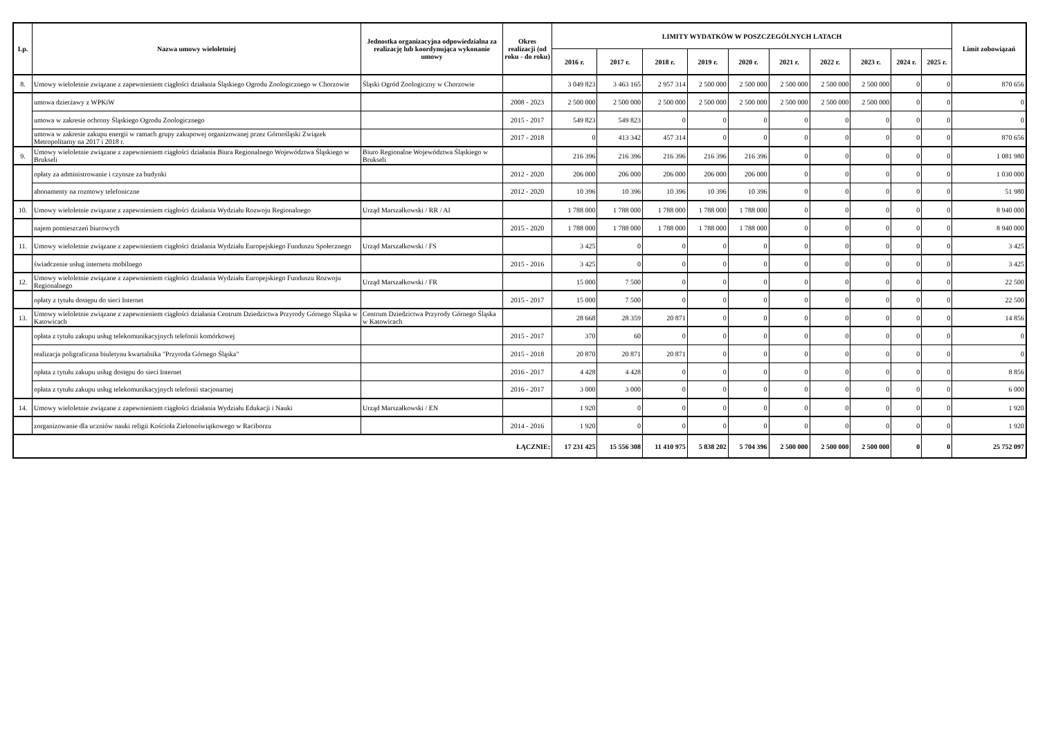| Lp. | Nazwa umowy wieloletniej | Jednostka organizacyjna odpowiedzialna za realizację lub koordynująca wykonanie umowy | Okres realizacji (od roku - do roku) | LIMITY WYDATKÓW W POSZCZEGÓLNYCH LATACH | | | | | | | | | | Limit zobowiązań |
| --- | --- | --- | --- | --- | --- | --- | --- | --- | --- | --- | --- | --- | --- | --- |
| | | | | 2016 r. | 2017 r. | 2018 r. | 2019 r. | 2020 r. | 2021 r. | 2022 r. | 2023 r. | 2024 r. | 2025 r. | |
| 8. | Umowy wieloletnie związane z zapewnieniem ciągłości działania Śląskiego Ogrodu Zoologicznego w Chorzowie | Śląski Ogród Zoologiczny w Chorzowie | | 3 049 823 | 3 463 165 | 2 957 314 | 2 500 000 | 2 500 000 | 2 500 000 | 2 500 000 | 2 500 000 | 0 | 0 | 870 656 |
| | umowa dzierżawy z WPKiW | | 2008 - 2023 | 2 500 000 | 2 500 000 | 2 500 000 | 2 500 000 | 2 500 000 | 2 500 000 | 2 500 000 | 2 500 000 | 0 | 0 | 0 |
| | umowa w zakresie ochrony Śląskiego Ogrodu Zoologicznego | | 2015 - 2017 | 549 823 | 549 823 | 0 | 0 | 0 | 0 | 0 | 0 | 0 | 0 | 0 |
| | umowa w zakresie zakupu energii w ramach grupy zakupowej organizowanej przez Górnośląski Związek Metropolitarny na 2017 i 2018 r. | | 2017 - 2018 | 0 | 413 342 | 457 314 | 0 | 0 | 0 | 0 | 0 | 0 | 0 | 870 656 |
| 9. | Umowy wieloletnie związane z zapewnieniem ciągłości działania Biura Regionalnego Województwa Śląskiego w Brukseli | Biuro Regionalne Województwa Śląskiego w Brukseli | | 216 396 | 216 396 | 216 396 | 216 396 | 216 396 | 0 | 0 | 0 | 0 | 0 | 1 081 980 |
| | opłaty za administrowanie i czynsze za budynki | | 2012 - 2020 | 206 000 | 206 000 | 206 000 | 206 000 | 206 000 | 0 | 0 | 0 | 0 | 0 | 1 030 000 |
| | abonamenty na rozmowy telefoniczne | | 2012 - 2020 | 10 396 | 10 396 | 10 396 | 10 396 | 10 396 | 0 | 0 | 0 | 0 | 0 | 51 980 |
| 10. | Umowy wieloletnie związane z zapewnieniem ciągłości działania Wydziału Rozwoju Regionalnego | Urząd Marszałkowski / RR / AI | | 1 788 000 | 1 788 000 | 1 788 000 | 1 788 000 | 1 788 000 | 0 | 0 | 0 | 0 | 0 | 8 940 000 |
| | najem pomieszczeń biurowych | | 2015 - 2020 | 1 788 000 | 1 788 000 | 1 788 000 | 1 788 000 | 1 788 000 | 0 | 0 | 0 | 0 | 0 | 8 940 000 |
| 11. | Umowy wieloletnie związane z zapewnieniem ciągłości działania Wydziału Europejskiego Funduszu Społecznego | Urząd Marszałkowski / FS | | 3 425 | 0 | 0 | 0 | 0 | 0 | 0 | 0 | 0 | 0 | 3 425 |
| | świadczenie usług internetu mobilnego | | 2015 - 2016 | 3 425 | 0 | 0 | 0 | 0 | 0 | 0 | 0 | 0 | 0 | 3 425 |
| 12. | Umowy wieloletnie związane z zapewnieniem ciągłości działania Wydziału Europejskiego Funduszu Rozwoju Regionalnego | Urząd Marszałkowski / FR | | 15 000 | 7 500 | 0 | 0 | 0 | 0 | 0 | 0 | 0 | 0 | 22 500 |
| | opłaty z tytułu dostępu do sieci Internet | | 2015 - 2017 | 15 000 | 7 500 | 0 | 0 | 0 | 0 | 0 | 0 | 0 | 0 | 22 500 |
| 13. | Umowy wieloletnie związane z zapewnieniem ciągłości działania Centrum Dziedzictwa Przyrody Górnego Śląska w Katowicach | Centrum Dziedzictwa Przyrody Górnego Śląska w Katowicach | | 28 668 | 28 359 | 20 871 | 0 | 0 | 0 | 0 | 0 | 0 | 0 | 14 856 |
| | opłata z tytułu zakupu usług telekomunikacyjnych telefonii komórkowej | | 2015 - 2017 | 370 | 60 | 0 | 0 | 0 | 0 | 0 | 0 | 0 | 0 | 0 |
| | realizacja poligraficzna biuletynu kwartalnika "Przyroda Górnego Śląska" | | 2015 - 2018 | 20 870 | 20 871 | 20 871 | 0 | 0 | 0 | 0 | 0 | 0 | 0 | 0 |
| | opłata z tytułu zakupu usług dostępu do sieci Internet | | 2016 - 2017 | 4 428 | 4 428 | 0 | 0 | 0 | 0 | 0 | 0 | 0 | 0 | 8 856 |
| | opłata z tytułu zakupu usług telekomunikacyjnych telefonii stacjonarnej | | 2016 - 2017 | 3 000 | 3 000 | 0 | 0 | 0 | 0 | 0 | 0 | 0 | 0 | 6 000 |
| 14. | Umowy wieloletnie związane z zapewnieniem ciągłości działania Wydziału Edukacji i Nauki | Urząd Marszałkowski / EN | | 1 920 | 0 | 0 | 0 | 0 | 0 | 0 | 0 | 0 | 0 | 1 920 |
| | zorganizowanie dla uczniów nauki religii Kościoła Zielonoświątkowego w Raciborzu | | 2014 - 2016 | 1 920 | 0 | 0 | 0 | 0 | 0 | 0 | 0 | 0 | 0 | 1 920 |
| ŁĄCZNIE: | | | | 17 231 425 | 15 556 308 | 11 410 975 | 5 838 202 | 5 704 396 | 2 500 000 | 2 500 000 | 2 500 000 | 0 | 0 | 25 752 097 |